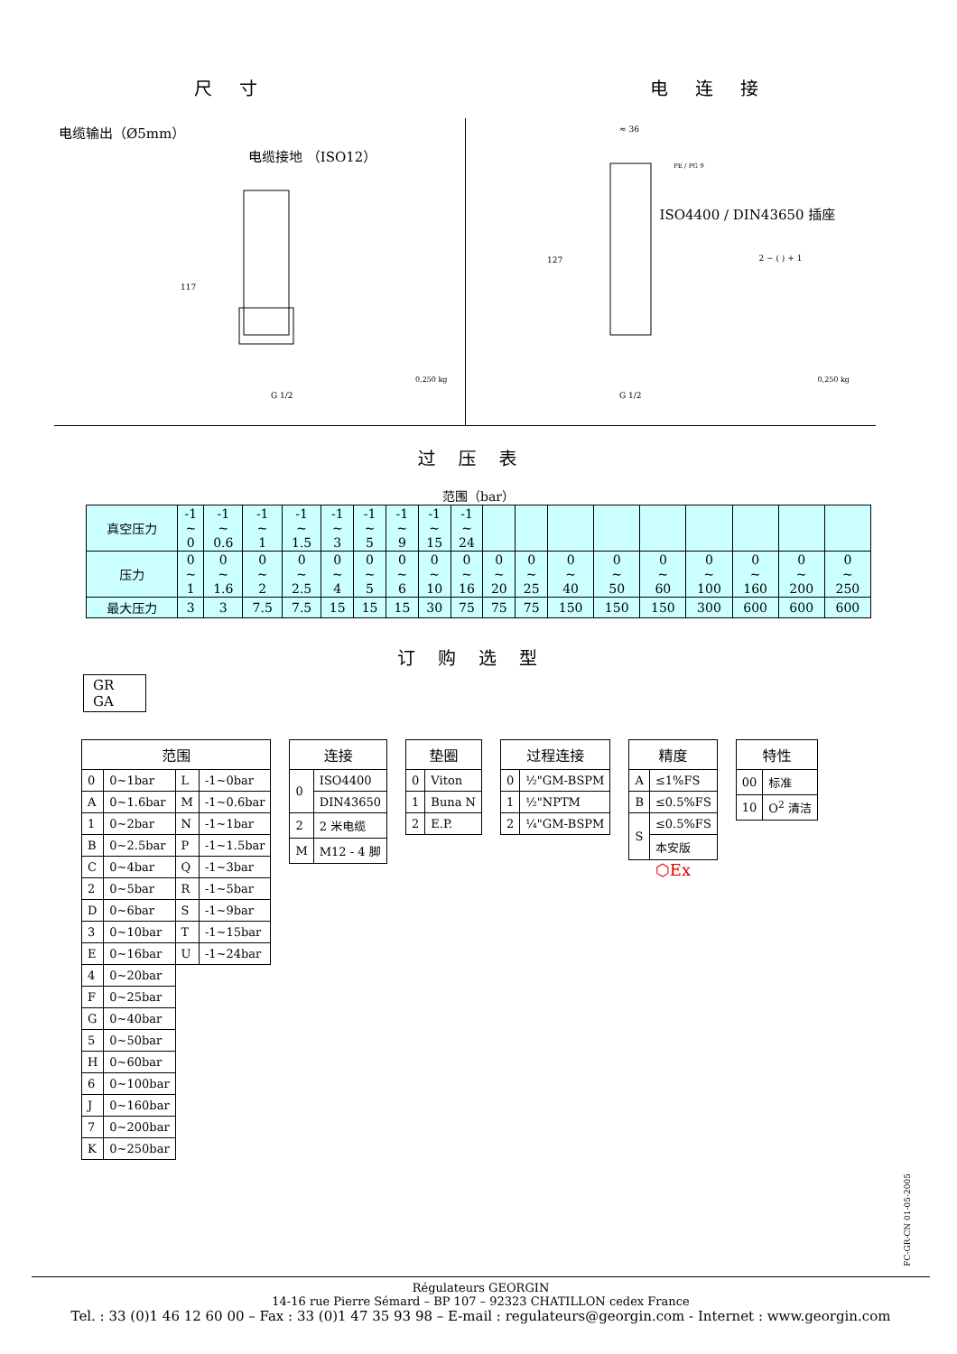尺寸 电连接
电缆输出（Ø5mm）
电缆接地 （ISO12）
117
G 1/2
0,250 kg
127
G 1/2
≈ 36
PE / PG 9
ISO4400 / DIN43650 插座
2 − ( ) + 1
0,250 kg
过压表
范围（bar）
| 真空压力 | -1 ~ 0 | -1 ~ 0.6 | -1 ~ 1 | -1 ~ 1.5 | -1 ~ 3 | -1 ~ 5 | -1 ~ 9 | -1 ~ 15 | -1 ~ 24 | | | | | | | | | |
| 压力 | 0 ~ 1 | 0 ~ 1.6 | 0 ~ 2 | 0 ~ 2.5 | 0 ~ 4 | 0 ~ 5 | 0 ~ 6 | 0 ~ 10 | 0 ~ 16 | 0 ~ 20 | 0 ~ 25 | 0 ~ 40 | 0 ~ 50 | 0 ~ 60 | 0 ~ 100 | 0 ~ 160 | 0 ~ 200 | 0 ~ 250 |
| 最大压力 | 3 | 3 | 7.5 | 7.5 | 15 | 15 | 15 | 30 | 75 | 75 | 75 | 150 | 150 | 150 | 300 | 600 | 600 | 600 |
订购选型
GR
GA
| 范围 | | | |
| --- | --- | --- | --- |
| 0 | 0~1bar | L | -1~0bar |
| A | 0~1.6bar | M | -1~0.6bar |
| 1 | 0~2bar | N | -1~1bar |
| B | 0~2.5bar | P | -1~1.5bar |
| C | 0~4bar | Q | -1~3bar |
| 2 | 0~5bar | R | -1~5bar |
| D | 0~6bar | S | -1~9bar |
| 3 | 0~10bar | T | -1~15bar |
| E | 0~16bar | U | -1~24bar |
| 4 | 0~20bar | | |
| F | 0~25bar | | |
| G | 0~40bar | | |
| 5 | 0~50bar | | |
| H | 0~60bar | | |
| 6 | 0~100bar | | |
| J | 0~160bar | | |
| 7 | 0~200bar | | |
| K | 0~250bar | | |
| 连接 | |
| --- | --- |
| 0 | ISO4400 |
| | DIN43650 |
| 2 | 2 米电缆 |
| M | M12 - 4 脚 |
| 垫圈 | |
| --- | --- |
| 0 | Viton |
| 1 | Buna N |
| 2 | E.P. |
| 过程连接 | |
| --- | --- |
| 0 | ½"GM-BSPM |
| 1 | ½"NPTM |
| 2 | ¼"GM-BSPM |
| 精度 | |
| --- | --- |
| A | ≤1%FS |
| B | ≤0.5%FS |
| S | ≤0.5%FS |
| | 本安版 |
⬡Ex
| 特性 | |
| --- | --- |
| 00 | 标准 |
| 10 | O<sup>2</sup> 清洁 |
FC-GR-CN 01-05-2005
Régulateurs GEORGIN
14-16 rue Pierre Sémard – BP 107 – 92323 CHATILLON cedex France
Tel. : 33 (0)1 46 12 60 00 – Fax : 33 (0)1 47 35 93 98 – E-mail : regulateurs@georgin.com - Internet : www.georgin.com